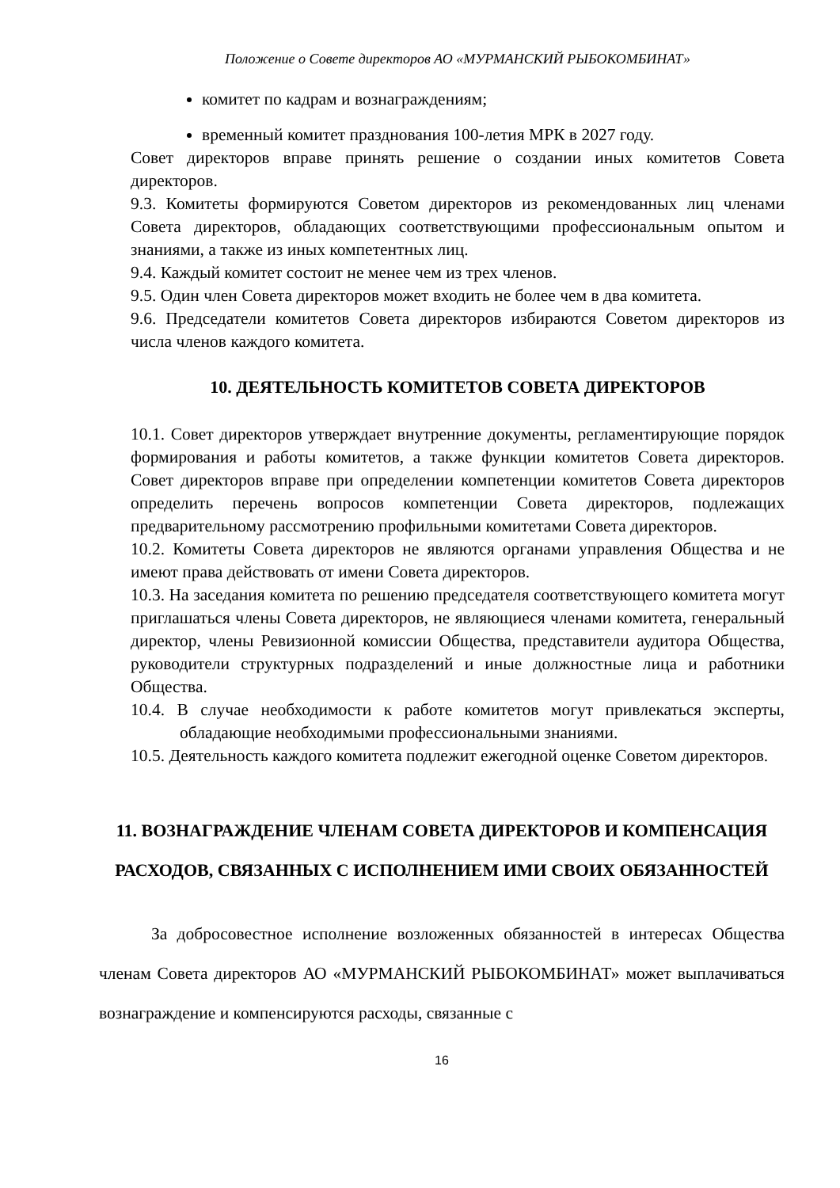Положение о Совете директоров АО «МУРМАНСКИЙ РЫБОКОМБИНАТ»
комитет по кадрам и вознаграждениям;
временный комитет празднования 100-летия МРК в 2027 году.
Совет директоров вправе принять решение о создании иных комитетов Совета директоров.
9.3. Комитеты формируются Советом директоров из рекомендованных лиц членами Совета директоров, обладающих соответствующими профессиональным опытом и знаниями, а также из иных компетентных лиц.
9.4. Каждый комитет состоит не менее чем из трех членов.
9.5. Один член Совета директоров может входить не более чем в два комитета.
9.6. Председатели комитетов Совета директоров избираются Советом директоров из числа членов каждого комитета.
10. ДЕЯТЕЛЬНОСТЬ КОМИТЕТОВ СОВЕТА ДИРЕКТОРОВ
10.1. Совет директоров утверждает внутренние документы, регламентирующие порядок формирования и работы комитетов, а также функции комитетов Совета директоров. Совет директоров вправе при определении компетенции комитетов Совета директоров определить перечень вопросов компетенции Совета директоров, подлежащих предварительному рассмотрению профильными комитетами Совета директоров.
10.2. Комитеты Совета директоров не являются органами управления Общества и не имеют права действовать от имени Совета директоров.
10.3. На заседания комитета по решению председателя соответствующего комитета могут приглашаться члены Совета директоров, не являющиеся членами комитета, генеральный директор, члены Ревизионной комиссии Общества, представители аудитора Общества, руководители структурных подразделений и иные должностные лица и работники Общества.
10.4. В случае необходимости к работе комитетов могут привлекаться эксперты, обладающие необходимыми профессиональными знаниями.
10.5. Деятельность каждого комитета подлежит ежегодной оценке Советом директоров.
11. ВОЗНАГРАЖДЕНИЕ ЧЛЕНАМ СОВЕТА ДИРЕКТОРОВ И КОМПЕНСАЦИЯ РАСХОДОВ, СВЯЗАННЫХ С ИСПОЛНЕНИЕМ ИМИ СВОИХ ОБЯЗАННОСТЕЙ
За добросовестное исполнение возложенных обязанностей в интересах Общества членам Совета директоров АО «МУРМАНСКИЙ РЫБОКОМБИНАТ» может выплачиваться вознаграждение и компенсируются расходы, связанные с
16